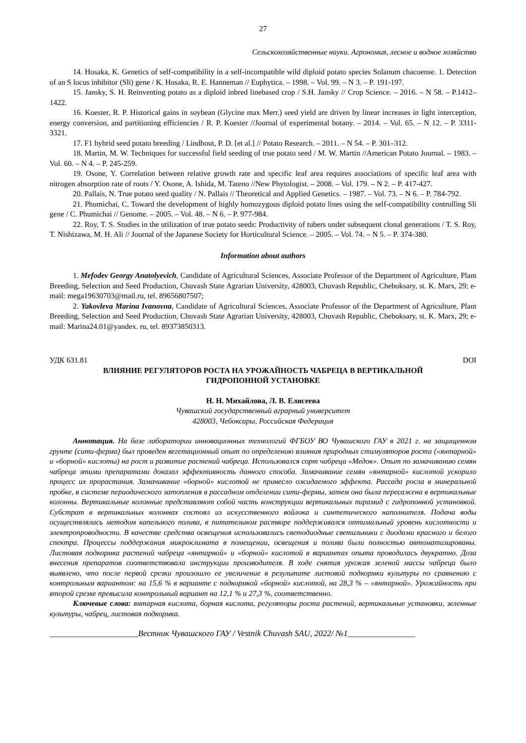27
Сельскохозяйственные науки. Агрономия, лесное и водное хозяйство
14. Hosaka, K. Genetics of self-compatibility in a self-incompatible wild diploid potato species Solanum chacoense. 1. Detection of an S locus inhibitor (Sli) gene / K. Hosaka, R. E. Hanneman // Euphytica. – 1998. – Vol. 99. – N 3. – P. 191-197.
15. Jansky, S. H. Reinventing potato as a diploid inbred linebased crop / S.H. Jansky // Crop Science. – 2016. – N 58. – P.1412–1422.
16. Koester, R. P. Historical gains in soybean (Glycine max Merr.) seed yield are driven by linear increases in light interception, energy conversion, and partitioning efficiencies / R. P. Koester //Journal of experimental botany. – 2014. – Vol. 65. – N 12. – P. 3311-3321.
17. F1 hybrid seed potato breeding / Lindhout, P. D. [et al.] // Potato Research. – 2011. – N 54. – P. 301–312.
18. Martin, M. W. Techniques for successful field seeding of true potato seed / M. W. Martin //American Potato Journal. – 1983. – Vol. 60. – N 4. – P. 245-259.
19. Osone, Y. Correlation between relative growth rate and specific leaf area requires associations of specific leaf area with nitrogen absorption rate of roots / Y. Osone, A. Ishida, M. Tateno //New Phytologist. – 2008. – Vol. 179. – N 2. – P. 417-427.
20. Pallais, N. True potato seed quality / N. Pallais // Theoretical and Applied Genetics. – 1987. – Vol. 73. – N 6. – P. 784-792.
21. Phumichai, C. Toward the development of highly homozygous diploid potato lines using the self-compatibility controlling Sli gene / C. Phumichai // Genome. – 2005. – Vol. 48. – N 6. – P. 977-984.
22. Roy, T. S. Studies in the utilization of true potato seeds: Productivity of tubers under subsequent clonal generations / T. S. Roy, T. Nishizawa, M. H. Ali // Journal of the Japanese Society for Horticultural Science. – 2005. – Vol. 74. – N 5. – P. 374-380.
Information about authors
1. Mefodev Georgy Anatolyevich, Candidate of Agricultural Sciences, Associate Professor of the Department of Agriculture, Plant Breeding, Selection and Seed Production, Chuvash State Agrarian University, 428003, Chuvash Republic, Cheboksary, st. K. Marx, 29; e-mail: mega19630703@mail.ru, tel. 89656807507;
2. Yakovleva Marina Ivanovna, Candidate of Agricultural Sciences, Associate Professor of the Department of Agriculture, Plant Breeding, Selection and Seed Production, Chuvash State Agrarian University, 428003, Chuvash Republic, Cheboksary, st. K. Marx, 29; e-mail: Marina24.01@yandex. ru, tel. 89373850313.
УДК 631.81 DOI
ВЛИЯНИЕ РЕГУЛЯТОРОВ РОСТА НА УРОЖАЙНОСТЬ ЧАБРЕЦА В ВЕРТИКАЛЬНОЙ
ГИДРОПОННОЙ УСТАНОВКЕ
Н. Н. Михайлова, Л. В. Елисеева
Чувашский государственный аграрный университет
428003, Чебоксары, Российская Федерация
Аннотация. На базе лаборатории инновационных технологий ФГБОУ ВО Чувашского ГАУ в 2021 г. на защищенном грунте (сити-ферма) был проведен вегетационный опыт по определению влияния природных стимуляторов роста («янтарной» и «борной» кислоты) на рост и развитие растений чабреца. Использовался сорт чабреца «Медок». Опыт по замачиванию семян чабреца этими препаратами доказал эффективность данного способа. Замачивание семян «янтарной» кислотой ускорило процесс их прорастания. Замачивание «борной» кислотой не принесло ожидаемого эффекта. Рассада росла в минеральной пробке, в системе периодического затопления в рассадном отделении сити-фермы, затем она была пересажена в вертикальные колонны. Вертикальные колонные представляют собой часть конструкции вертикальных пирамид с гидропонной установкой. Субстрат в вертикальных колоннах состоял из искусственного войлока и синтетического наполнителя. Подача воды осуществлялась методом капельного полива, в питательном растворе поддерживался оптимальный уровень кислотности и электропроводности. В качестве средства освещения использовались светодиодные светильники с диодами красного и белого спектра. Процессы поддержания микроклимата в помещении, освещения и полива были полностью автоматизированы. Листовая подкормка растений чабреца «янтарной» и «борной» кислотой в вариантах опыта проводилась двукратно. Доза внесения препаратов соответствовала инструкции производителя. В ходе снятия урожая зеленой массы чабреца было выявлено, что после первой срезки произошло ее увеличение в результате листовой подкормки культуры по сравнению с контрольным вариантом: на 15,6 % в варианте с подкормкой «борной» кислотой, на 28,3 % – «янтарной». Урожайность при второй срезке превысила контрольный вариант на 12,1 % и 27,3 %, соответственно.
Ключевые слова: янтарная кислота, борная кислота, регуляторы роста растений, вертикальные установки, зеленные культуры, чабрец, листовая подкормка.
_____________________Вестник Чувашского ГАУ / Vestnik Chuvash SAU, 2022/ №1________________